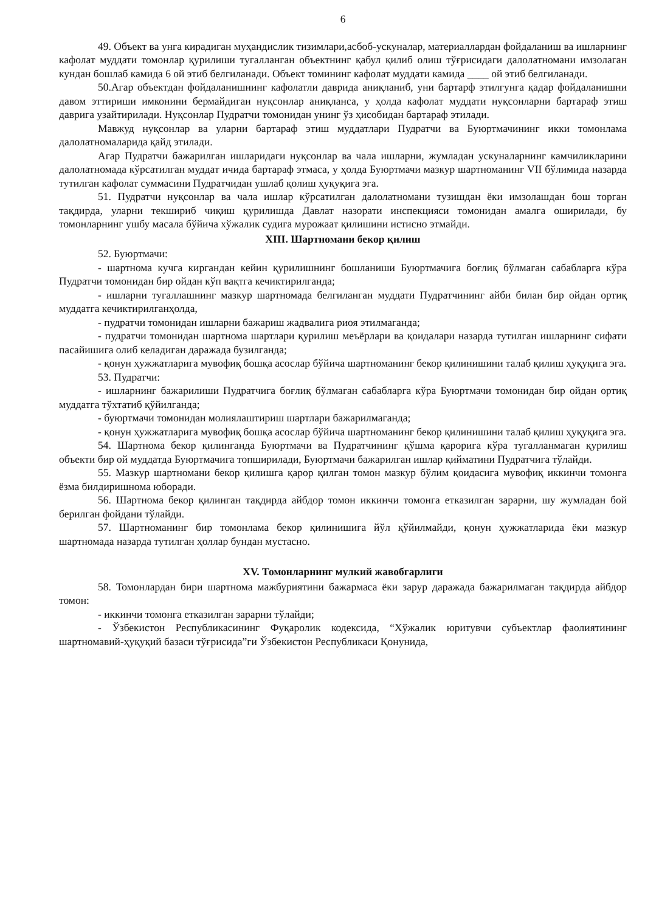6
49. Объект ва унга кирадиган муҳандислик тизимлари,асбоб-ускуналар, материаллардан фойдаланиш ва ишларнинг кафолат муддати томонлар қурилиши тугалланган объектнинг қабул қилиб олиш тўғрисидаги далолатномани имзолаган кундан бошлаб камида 6 ой этиб белгиланади. Объект томининг кафолат муддати камида ____ ой этиб белгиланади.
50.Агар объектдан фойдаланишнинг кафолатли даврида аниқланиб, уни бартарф этилгунга қадар фойдаланишни давом эттириши имконини бермайдиган нуқсонлар аниқланса, у ҳолда кафолат муддати нуқсонларни бартараф этиш даврига узайтирилади. Нуқсонлар Пудратчи томонидан унинг ўз ҳисобидан бартараф этилади.
Мавжуд нуқсонлар ва уларни бартараф этиш муддатлари Пудратчи ва Буюртмачининг икки томонлама далолатномаларида қайд этилади.
Агар Пудратчи бажарилган ишларидаги нуқсонлар ва чала ишларни, жумладан ускуналарнинг камчиликларини далолатномада кўрсатилган муддат ичида бартараф этмаса, у ҳолда Буюртмачи мазкур шартноманинг VII бўлимида назарда тутилган кафолат суммасини Пудратчидан ушлаб қолиш ҳуқуқига эга.
51. Пудратчи нуқсонлар ва чала ишлар кўрсатилган далолатномани тузишдан ёки имзолашдан бош торган тақдирда, уларни текшириб чиқиш қурилишда Давлат назорати инспекцияси томонидан амалга оширилади, бу томонларнинг ушбу масала бўйича хўжалик судига мурожаат қилишини истисно этмайди.
XIII. Шартномани бекор қилиш
52. Буюртмачи:
- шартнома кучга киргандан кейин қурилишнинг бошланиши Буюртмачига боғлиқ бўлмаган сабабларга кўра Пудратчи томонидан бир ойдан кўп вақтга кечиктирилганда;
- ишларни тугаллашнинг мазкур шартномада белгиланган муддати Пудратчининг айби билан бир ойдан ортиқ муддатга кечиктирилганҳолда,
- пудратчи томонидан ишларни бажариш жадвалига риоя этилмаганда;
- пудратчи томонидан шартнома шартлари қурилиш меъёрлари ва қоидалари назарда тутилган ишларнинг сифати пасайишига олиб келадиган даражада бузилганда;
- қонун ҳужжатларига мувофиқ бошқа асослар бўйича шартноманинг бекор қилинишини талаб қилиш ҳуқуқига эга.
53. Пудратчи:
- ишларнинг бажарилиши Пудратчига боғлиқ бўлмаган сабабларга кўра Буюртмачи томонидан бир ойдан ортиқ муддатга тўхтатиб қўйилганда;
- буюртмачи томонидан молиялаштириш шартлари бажарилмаганда;
- қонун ҳужжатларига мувофиқ бошқа асослар бўйича шартноманинг бекор қилинишини талаб қилиш ҳуқуқига эга.
54. Шартнома бекор қилинганда Буюртмачи ва Пудратчининг қўшма қарорига кўра тугалланмаган қурилиш объекти бир ой муддатда Буюртмачига топширилади, Буюртмачи бажарилган ишлар қийматини Пудратчига тўлайди.
55. Мазкур шартномани бекор қилишга қарор қилган томон мазкур бўлим қоидасига мувофиқ иккинчи томонга ёзма билдиришнома юборади.
56. Шартнома бекор қилинган тақдирда айбдор томон иккинчи томонга етказилган зарарни, шу жумладан бой берилган фойдани тўлайди.
57. Шартноманинг бир томонлама бекор қилинишига йўл қўйилмайди, қонун ҳужжатларида ёки мазкур шартномада назарда тутилган ҳоллар бундан мустасно.
XV. Томонларнинг мулкий жавобгарлиги
58. Томонлардан бири шартнома мажбуриятини бажармаса ёки зарур даражада бажарилмаган тақдирда айбдор томон:
- иккинчи томонга етказилган зарарни тўлайди;
- Ўзбекистон Республикасининг Фуқаролик кодексида, “Хўжалик юритувчи субъектлар фаолиятининг шартномавий-ҳуқуқий базаси тўғрисида”ги Ўзбекистон Республикаси Қонунида,